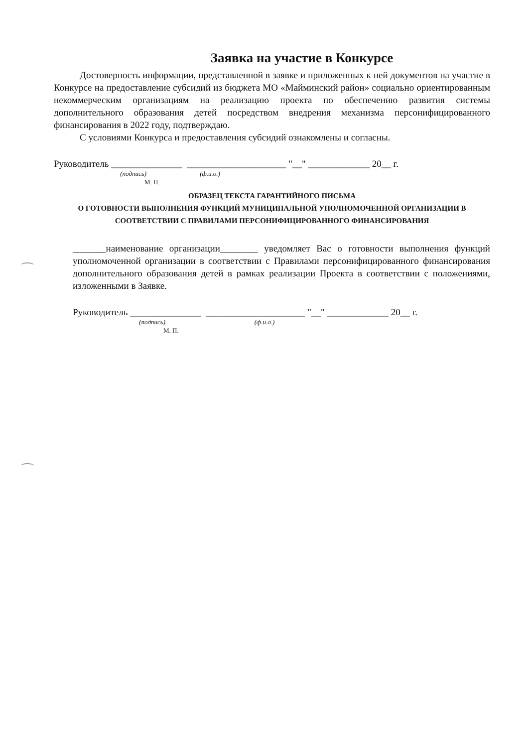Заявка на участие в Конкурсе
Достоверность информации, представленной в заявке и приложенных к ней документов на участие в Конкурсе на предоставление субсидий из бюджета МО «Майминский район» социально ориентированным некоммерческим организациям на реализацию проекта по обеспечению развития системы дополнительного образования детей посредством внедрения механизма персонифицированного финансирования в 2022 году, подтверждаю.
С условиями Конкурса и предоставления субсидий ознакомлены и согласны.
Руководитель _______________ _____________________ "__" _____________ 20__ г.
(подпись) (ф.и.о.)
М. П.
ОБРАЗЕЦ ТЕКСТА ГАРАНТИЙНОГО ПИСЬМА
О ГОТОВНОСТИ ВЫПОЛНЕНИЯ ФУНКЦИЙ МУНИЦИПАЛЬНОЙ УПОЛНОМОЧЕННОЙ ОРГАНИЗАЦИИ В СООТВЕТСТВИИ С ПРАВИЛАМИ ПЕРСОНИФИЦИРОВАННОГО ФИНАНСИРОВАНИЯ
_______наименование организации________ уведомляет Вас о готовности выполнения функций уполномоченной организации в соответствии с Правилами персонифицированного финансирования дополнительного образования детей в рамках реализации Проекта в соответствии с положениями, изложенными в Заявке.
Руководитель _______________ _____________________ "__" _____________ 20__ г.
(подпись) (ф.и.о.)
М. П.